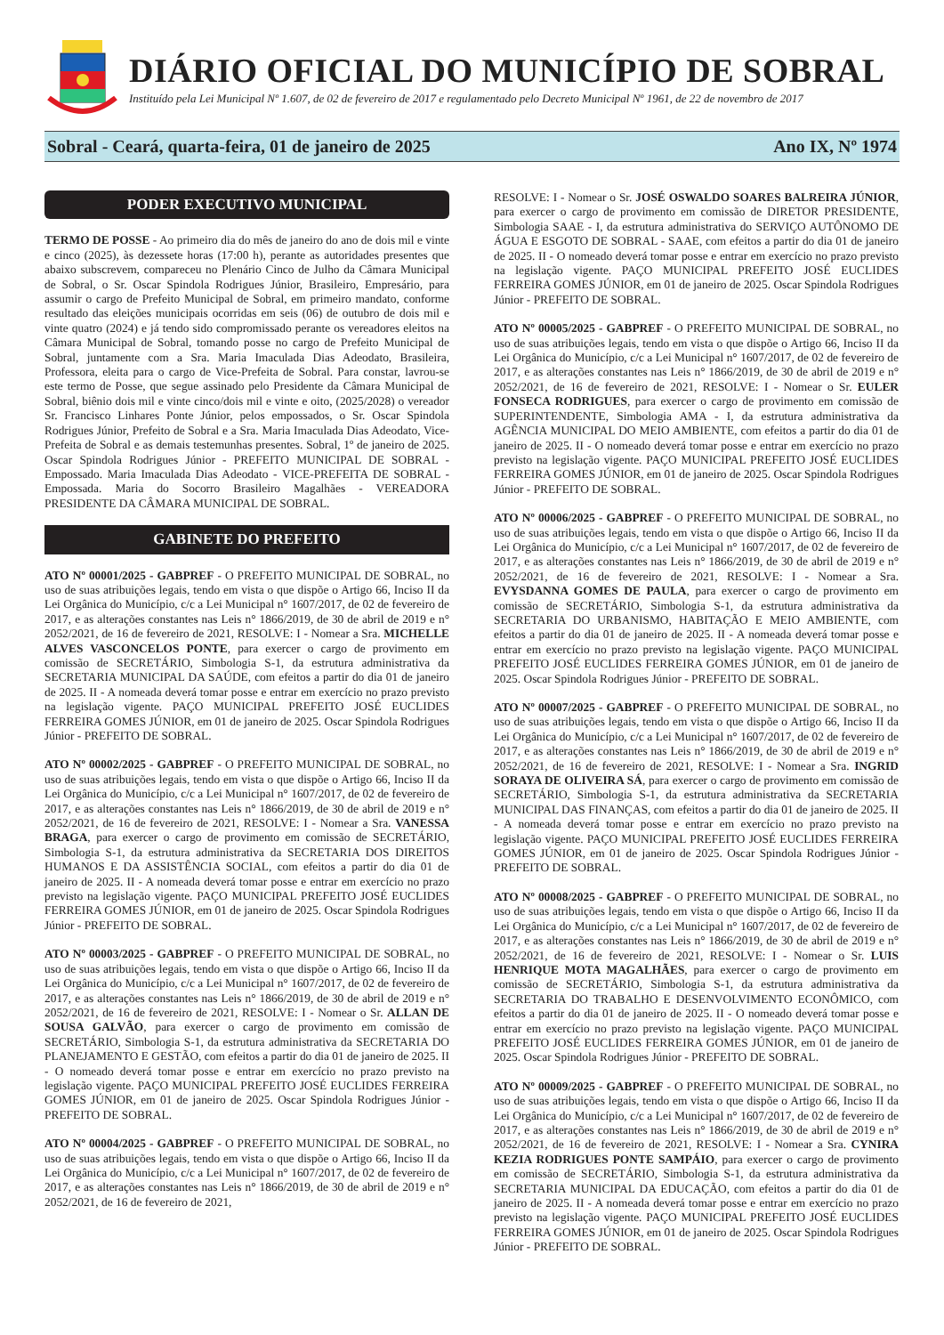DIÁRIO OFICIAL DO MUNICÍPIO DE SOBRAL
Instituído pela Lei Municipal Nº 1.607, de 02 de fevereiro de 2017 e regulamentado pelo Decreto Municipal Nº 1961, de 22 de novembro de 2017
Sobral - Ceará, quarta-feira, 01 de janeiro de 2025 Ano IX, Nº 1974
PODER EXECUTIVO MUNICIPAL
TERMO DE POSSE - Ao primeiro dia do mês de janeiro do ano de dois mil e vinte e cinco (2025), às dezessete horas (17:00 h), perante as autoridades presentes que abaixo subscrevem, compareceu no Plenário Cinco de Julho da Câmara Municipal de Sobral, o Sr. Oscar Spindola Rodrigues Júnior, Brasileiro, Empresário, para assumir o cargo de Prefeito Municipal de Sobral, em primeiro mandato, conforme resultado das eleições municipais ocorridas em seis (06) de outubro de dois mil e vinte quatro (2024) e já tendo sido compromissado perante os vereadores eleitos na Câmara Municipal de Sobral, tomando posse no cargo de Prefeito Municipal de Sobral, juntamente com a Sra. Maria Imaculada Dias Adeodato, Brasileira, Professora, eleita para o cargo de Vice-Prefeita de Sobral. Para constar, lavrou-se este termo de Posse, que segue assinado pelo Presidente da Câmara Municipal de Sobral, biênio dois mil e vinte cinco/dois mil e vinte e oito, (2025/2028) o vereador Sr. Francisco Linhares Ponte Júnior, pelos empossados, o Sr. Oscar Spindola Rodrigues Júnior, Prefeito de Sobral e a Sra. Maria Imaculada Dias Adeodato, Vice-Prefeita de Sobral e as demais testemunhas presentes. Sobral, 1º de janeiro de 2025. Oscar Spindola Rodrigues Júnior - PREFEITO MUNICIPAL DE SOBRAL - Empossado. Maria Imaculada Dias Adeodato - VICE-PREFEITA DE SOBRAL - Empossada. Maria do Socorro Brasileiro Magalhães - VEREADORA PRESIDENTE DA CÂMARA MUNICIPAL DE SOBRAL.
GABINETE DO PREFEITO
ATO Nº 00001/2025 - GABPREF - O PREFEITO MUNICIPAL DE SOBRAL, no uso de suas atribuições legais, tendo em vista o que dispõe o Artigo 66, Inciso II da Lei Orgânica do Município, c/c a Lei Municipal n° 1607/2017, de 02 de fevereiro de 2017, e as alterações constantes nas Leis n° 1866/2019, de 30 de abril de 2019 e n° 2052/2021, de 16 de fevereiro de 2021, RESOLVE: I - Nomear a Sra. MICHELLE ALVES VASCONCELOS PONTE, para exercer o cargo de provimento em comissão de SECRETÁRIO, Simbologia S-1, da estrutura administrativa da SECRETARIA MUNICIPAL DA SAÚDE, com efeitos a partir do dia 01 de janeiro de 2025. II - A nomeada deverá tomar posse e entrar em exercício no prazo previsto na legislação vigente. PAÇO MUNICIPAL PREFEITO JOSÉ EUCLIDES FERREIRA GOMES JÚNIOR, em 01 de janeiro de 2025. Oscar Spindola Rodrigues Júnior - PREFEITO DE SOBRAL.
ATO Nº 00002/2025 - GABPREF - O PREFEITO MUNICIPAL DE SOBRAL, no uso de suas atribuições legais, tendo em vista o que dispõe o Artigo 66, Inciso II da Lei Orgânica do Município, c/c a Lei Municipal n° 1607/2017, de 02 de fevereiro de 2017, e as alterações constantes nas Leis n° 1866/2019, de 30 de abril de 2019 e n° 2052/2021, de 16 de fevereiro de 2021, RESOLVE: I - Nomear a Sra. VANESSA BRAGA, para exercer o cargo de provimento em comissão de SECRETÁRIO, Simbologia S-1, da estrutura administrativa da SECRETARIA DOS DIREITOS HUMANOS E DA ASSISTÊNCIA SOCIAL, com efeitos a partir do dia 01 de janeiro de 2025. II - A nomeada deverá tomar posse e entrar em exercício no prazo previsto na legislação vigente. PAÇO MUNICIPAL PREFEITO JOSÉ EUCLIDES FERREIRA GOMES JÚNIOR, em 01 de janeiro de 2025. Oscar Spindola Rodrigues Júnior - PREFEITO DE SOBRAL.
ATO Nº 00003/2025 - GABPREF - O PREFEITO MUNICIPAL DE SOBRAL, no uso de suas atribuições legais, tendo em vista o que dispõe o Artigo 66, Inciso II da Lei Orgânica do Município, c/c a Lei Municipal n° 1607/2017, de 02 de fevereiro de 2017, e as alterações constantes nas Leis n° 1866/2019, de 30 de abril de 2019 e n° 2052/2021, de 16 de fevereiro de 2021, RESOLVE: I - Nomear o Sr. ALLAN DE SOUSA GALVÃO, para exercer o cargo de provimento em comissão de SECRETÁRIO, Simbologia S-1, da estrutura administrativa da SECRETARIA DO PLANEJAMENTO E GESTÃO, com efeitos a partir do dia 01 de janeiro de 2025. II - O nomeado deverá tomar posse e entrar em exercício no prazo previsto na legislação vigente. PAÇO MUNICIPAL PREFEITO JOSÉ EUCLIDES FERREIRA GOMES JÚNIOR, em 01 de janeiro de 2025. Oscar Spindola Rodrigues Júnior - PREFEITO DE SOBRAL.
ATO Nº 00004/2025 - GABPREF - O PREFEITO MUNICIPAL DE SOBRAL, no uso de suas atribuições legais, tendo em vista o que dispõe o Artigo 66, Inciso II da Lei Orgânica do Município, c/c a Lei Municipal n° 1607/2017, de 02 de fevereiro de 2017, e as alterações constantes nas Leis n° 1866/2019, de 30 de abril de 2019 e n° 2052/2021, de 16 de fevereiro de 2021,
RESOLVE: I - Nomear o Sr. JOSÉ OSWALDO SOARES BALREIRA JÚNIOR, para exercer o cargo de provimento em comissão de DIRETOR PRESIDENTE, Simbologia SAAE - I, da estrutura administrativa do SERVIÇO AUTÔNOMO DE ÁGUA E ESGOTO DE SOBRAL - SAAE, com efeitos a partir do dia 01 de janeiro de 2025. II - O nomeado deverá tomar posse e entrar em exercício no prazo previsto na legislação vigente. PAÇO MUNICIPAL PREFEITO JOSÉ EUCLIDES FERREIRA GOMES JÚNIOR, em 01 de janeiro de 2025. Oscar Spindola Rodrigues Júnior - PREFEITO DE SOBRAL.
ATO Nº 00005/2025 - GABPREF - O PREFEITO MUNICIPAL DE SOBRAL, no uso de suas atribuições legais, tendo em vista o que dispõe o Artigo 66, Inciso II da Lei Orgânica do Município, c/c a Lei Municipal n° 1607/2017, de 02 de fevereiro de 2017, e as alterações constantes nas Leis n° 1866/2019, de 30 de abril de 2019 e n° 2052/2021, de 16 de fevereiro de 2021, RESOLVE: I - Nomear o Sr. EULER FONSECA RODRIGUES, para exercer o cargo de provimento em comissão de SUPERINTENDENTE, Simbologia AMA - I, da estrutura administrativa da AGÊNCIA MUNICIPAL DO MEIO AMBIENTE, com efeitos a partir do dia 01 de janeiro de 2025. II - O nomeado deverá tomar posse e entrar em exercício no prazo previsto na legislação vigente. PAÇO MUNICIPAL PREFEITO JOSÉ EUCLIDES FERREIRA GOMES JÚNIOR, em 01 de janeiro de 2025. Oscar Spindola Rodrigues Júnior - PREFEITO DE SOBRAL.
ATO Nº 00006/2025 - GABPREF - O PREFEITO MUNICIPAL DE SOBRAL, no uso de suas atribuições legais, tendo em vista o que dispõe o Artigo 66, Inciso II da Lei Orgânica do Município, c/c a Lei Municipal n° 1607/2017, de 02 de fevereiro de 2017, e as alterações constantes nas Leis n° 1866/2019, de 30 de abril de 2019 e n° 2052/2021, de 16 de fevereiro de 2021, RESOLVE: I - Nomear a Sra. EVYSDANNA GOMES DE PAULA, para exercer o cargo de provimento em comissão de SECRETÁRIO, Simbologia S-1, da estrutura administrativa da SECRETARIA DO URBANISMO, HABITAÇÃO E MEIO AMBIENTE, com efeitos a partir do dia 01 de janeiro de 2025. II - A nomeada deverá tomar posse e entrar em exercício no prazo previsto na legislação vigente. PAÇO MUNICIPAL PREFEITO JOSÉ EUCLIDES FERREIRA GOMES JÚNIOR, em 01 de janeiro de 2025. Oscar Spindola Rodrigues Júnior - PREFEITO DE SOBRAL.
ATO Nº 00007/2025 - GABPREF - O PREFEITO MUNICIPAL DE SOBRAL, no uso de suas atribuições legais, tendo em vista o que dispõe o Artigo 66, Inciso II da Lei Orgânica do Município, c/c a Lei Municipal n° 1607/2017, de 02 de fevereiro de 2017, e as alterações constantes nas Leis n° 1866/2019, de 30 de abril de 2019 e n° 2052/2021, de 16 de fevereiro de 2021, RESOLVE: I - Nomear a Sra. INGRID SORAYA DE OLIVEIRA SÁ, para exercer o cargo de provimento em comissão de SECRETÁRIO, Simbologia S-1, da estrutura administrativa da SECRETARIA MUNICIPAL DAS FINANÇAS, com efeitos a partir do dia 01 de janeiro de 2025. II - A nomeada deverá tomar posse e entrar em exercício no prazo previsto na legislação vigente. PAÇO MUNICIPAL PREFEITO JOSÉ EUCLIDES FERREIRA GOMES JÚNIOR, em 01 de janeiro de 2025. Oscar Spindola Rodrigues Júnior - PREFEITO DE SOBRAL.
ATO Nº 00008/2025 - GABPREF - O PREFEITO MUNICIPAL DE SOBRAL, no uso de suas atribuições legais, tendo em vista o que dispõe o Artigo 66, Inciso II da Lei Orgânica do Município, c/c a Lei Municipal n° 1607/2017, de 02 de fevereiro de 2017, e as alterações constantes nas Leis n° 1866/2019, de 30 de abril de 2019 e n° 2052/2021, de 16 de fevereiro de 2021, RESOLVE: I - Nomear o Sr. LUIS HENRIQUE MOTA MAGALHÃES, para exercer o cargo de provimento em comissão de SECRETÁRIO, Simbologia S-1, da estrutura administrativa da SECRETARIA DO TRABALHO E DESENVOLVIMENTO ECONÔMICO, com efeitos a partir do dia 01 de janeiro de 2025. II - O nomeado deverá tomar posse e entrar em exercício no prazo previsto na legislação vigente. PAÇO MUNICIPAL PREFEITO JOSÉ EUCLIDES FERREIRA GOMES JÚNIOR, em 01 de janeiro de 2025. Oscar Spindola Rodrigues Júnior - PREFEITO DE SOBRAL.
ATO Nº 00009/2025 - GABPREF - O PREFEITO MUNICIPAL DE SOBRAL, no uso de suas atribuições legais, tendo em vista o que dispõe o Artigo 66, Inciso II da Lei Orgânica do Município, c/c a Lei Municipal n° 1607/2017, de 02 de fevereiro de 2017, e as alterações constantes nas Leis n° 1866/2019, de 30 de abril de 2019 e n° 2052/2021, de 16 de fevereiro de 2021, RESOLVE: I - Nomear a Sra. CYNIRA KEZIA RODRIGUES PONTE SAMPÁIO, para exercer o cargo de provimento em comissão de SECRETÁRIO, Simbologia S-1, da estrutura administrativa da SECRETARIA MUNICIPAL DA EDUCAÇÃO, com efeitos a partir do dia 01 de janeiro de 2025. II - A nomeada deverá tomar posse e entrar em exercício no prazo previsto na legislação vigente. PAÇO MUNICIPAL PREFEITO JOSÉ EUCLIDES FERREIRA GOMES JÚNIOR, em 01 de janeiro de 2025. Oscar Spindola Rodrigues Júnior - PREFEITO DE SOBRAL.